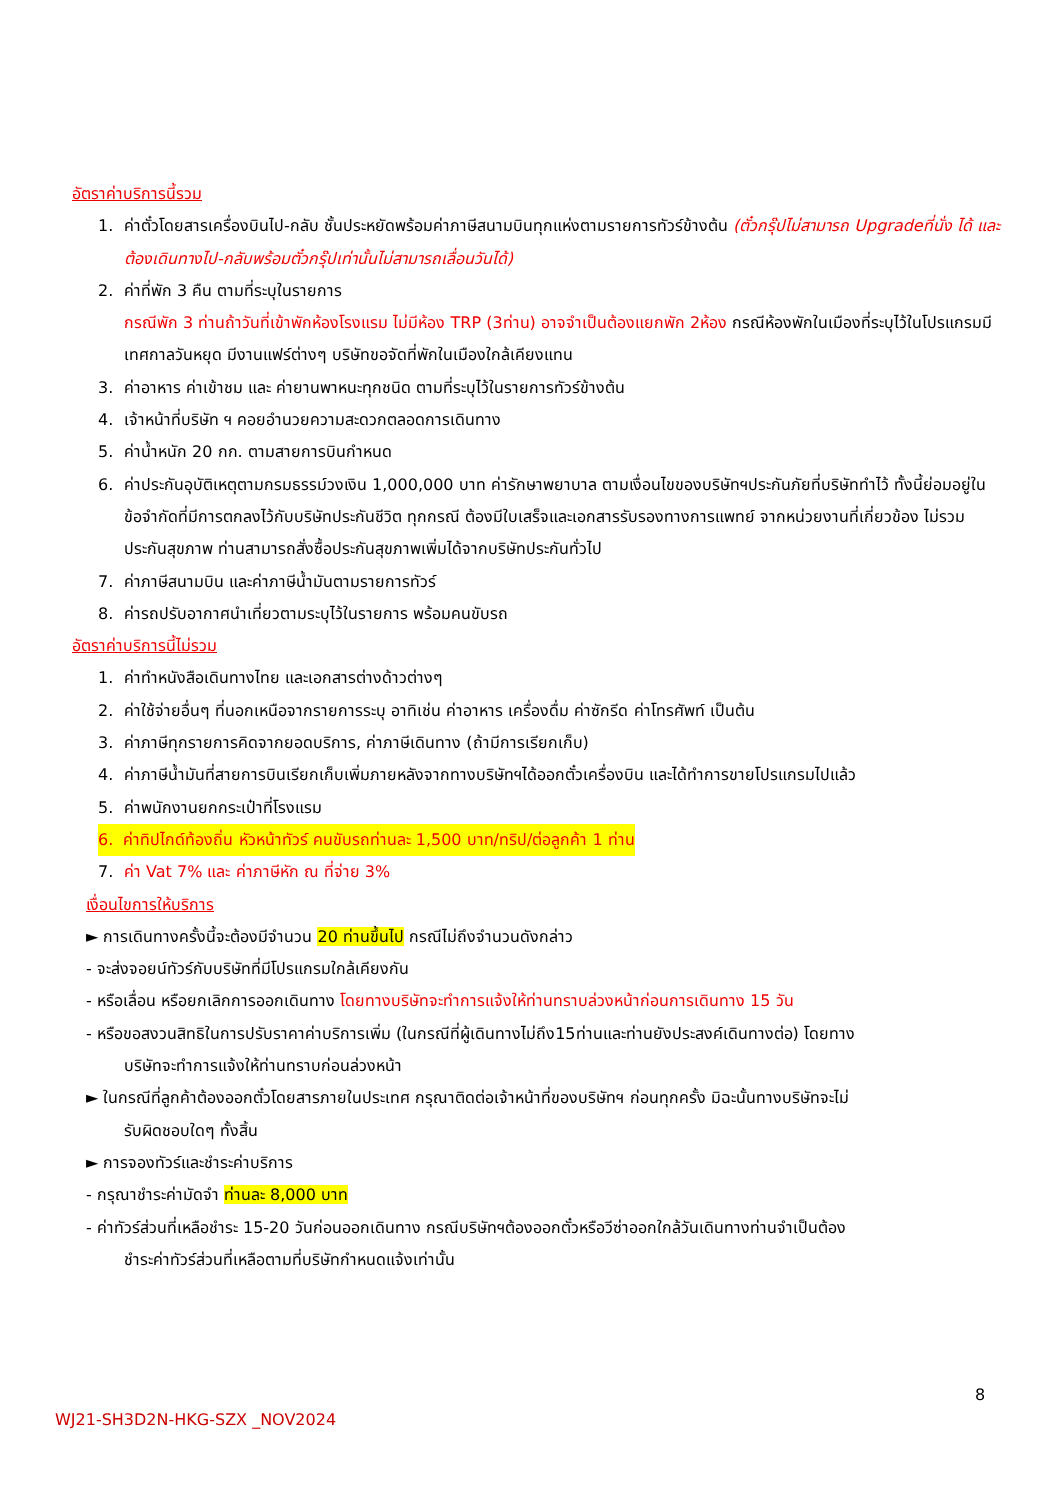อัตราค่าบริการนี้รวม
1. ค่าตั๋วโดยสารเครื่องบินไป-กลับ ชั้นประหยัดพร้อมค่าภาษีสนามบินทุกแห่งตามรายการทัวร์ข้างต้น (ตั๋วกรุ๊ปไม่สามารถ Upgradeที่นั่ง ได้ และต้องเดินทางไป-กลับพร้อมตั๋วกรุ๊ปเท่านั้นไม่สามารถเลื่อนวันได้)
2. ค่าที่พัก 3 คืน ตามที่ระบุในรายการ
กรณีพัก 3 ท่านถ้าวันที่เข้าพักห้องโรงแรม ไม่มีห้อง TRP (3ท่าน) อาจจำเป็นต้องแยกพัก 2ห้อง กรณีห้องพักในเมืองที่ระบุไว้ในโปรแกรมมีเทศกาลวันหยุด มีงานแฟร์ต่างๆ บริษัทขอจัดที่พักในเมืองใกล้เคียงแทน
3. ค่าอาหาร ค่าเข้าชม และ ค่ายานพาหนะทุกชนิด ตามที่ระบุไว้ในรายการทัวร์ข้างต้น
4. เจ้าหน้าที่บริษัท ฯ คอยอำนวยความสะดวกตลอดการเดินทาง
5. ค่าน้ำหนัก 20 กก. ตามสายการบินกำหนด
6. ค่าประกันอุบัติเหตุตามกรมธรรม์วงเงิน 1,000,000 บาท ค่ารักษาพยาบาล ตามเงื่อนไขของบริษัทฯประกันภัยที่บริษัททำไว้ ทั้งนี้ย่อมอยู่ในข้อจำกัดที่มีการตกลงไว้กับบริษัทประกันชีวิต ทุกกรณี ต้องมีใบเสร็จและเอกสารรับรองทางการแพทย์ จากหน่วยงานที่เกี่ยวข้อง ไม่รวมประกันสุขภาพ ท่านสามารถสั่งซื้อประกันสุขภาพเพิ่มได้จากบริษัทประกันทั่วไป
7. ค่าภาษีสนามบิน และค่าภาษีน้ำมันตามรายการทัวร์
8. ค่ารถปรับอากาศนำเที่ยวตามระบุไว้ในรายการ พร้อมคนขับรถ
อัตราค่าบริการนี้ไม่รวม
1. ค่าทำหนังสือเดินทางไทย และเอกสารต่างด้าวต่างๆ
2. ค่าใช้จ่ายอื่นๆ ที่นอกเหนือจากรายการระบุ อาทิเช่น ค่าอาหาร เครื่องดื่ม ค่าซักรีด ค่าโทรศัพท์ เป็นต้น
3. ค่าภาษีทุกรายการคิดจากยอดบริการ, ค่าภาษีเดินทาง (ถ้ามีการเรียกเก็บ)
4. ค่าภาษีน้ำมันที่สายการบินเรียกเก็บเพิ่มภายหลังจากทางบริษัทฯได้ออกตั๋วเครื่องบิน และได้ทำการขายโปรแกรมไปแล้ว
5. ค่าพนักงานยกกระเป๋าที่โรงแรม
6. ค่าทิปไกด์ท้องถิ่น หัวหน้าทัวร์ คนขับรถท่านละ 1,500 บาท/ทริป/ต่อลูกค้า 1 ท่าน
7. ค่า Vat 7% และ ค่าภาษีหัก ณ ที่จ่าย 3%
เงื่อนไขการให้บริการ
► การเดินทางครั้งนี้จะต้องมีจำนวน 20 ท่านขึ้นไป กรณีไม่ถึงจำนวนดังกล่าว
- จะส่งจอยน์ทัวร์กับบริษัทที่มีโปรแกรมใกล้เคียงกัน
- หรือเลื่อน หรือยกเลิกการออกเดินทาง โดยทางบริษัทจะทำการแจ้งให้ท่านทราบล่วงหน้าก่อนการเดินทาง 15 วัน
- หรือขอสงวนสิทธิในการปรับราคาค่าบริการเพิ่ม (ในกรณีที่ผู้เดินทางไม่ถึง15ท่านและท่านยังประสงค์เดินทางต่อ) โดยทาง
บริษัทจะทำการแจ้งให้ท่านทราบก่อนล่วงหน้า
► ในกรณีที่ลูกค้าต้องออกตั๋วโดยสารภายในประเทศ กรุณาติดต่อเจ้าหน้าที่ของบริษัทฯ ก่อนทุกครั้ง มิฉะนั้นทางบริษัทจะไม่
รับผิดชอบใดๆ ทั้งสิ้น
► การจองทัวร์และชำระค่าบริการ
- กรุณาชำระค่ามัดจำ ท่านละ 8,000 บาท
- ค่าทัวร์ส่วนที่เหลือชำระ 15-20 วันก่อนออกเดินทาง กรณีบริษัทฯต้องออกตั๋วหรือวีซ่าออกใกล้วันเดินทางท่านจำเป็นต้อง
ชำระค่าทัวร์ส่วนที่เหลือตามที่บริษัทกำหนดแจ้งเท่านั้น
8
WJ21-SH3D2N-HKG-SZX _NOV2024